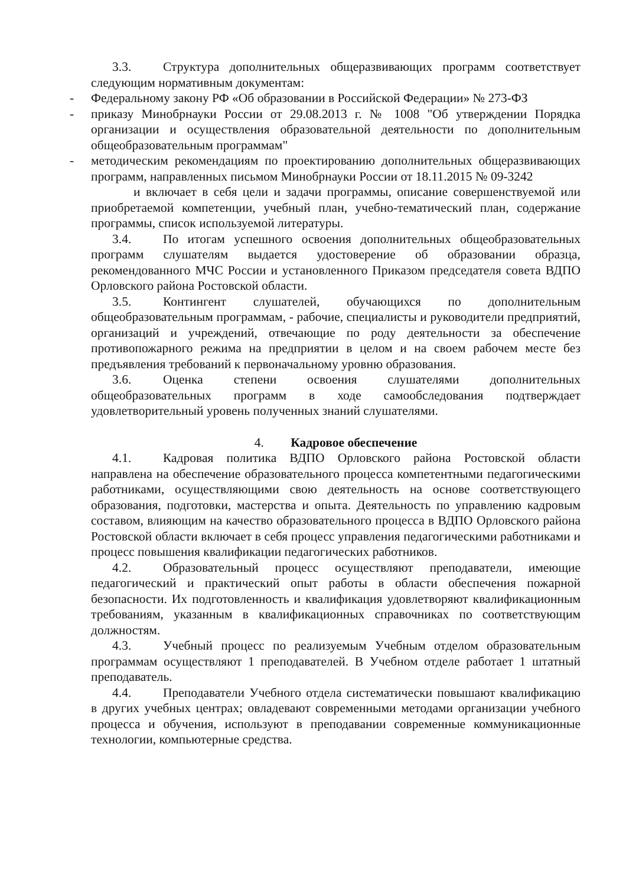3.3. Структура дополнительных общеразвивающих программ соответствует следующим нормативным документам:
- Федеральному закону РФ «Об образовании в Российской Федерации» № 273-ФЗ
- приказу Минобрнауки России от 29.08.2013 г. № 1008 "Об утверждении Порядка организации и осуществления образовательной деятельности по дополнительным общеобразовательным программам"
- методическим рекомендациям по проектированию дополнительных общеразвивающих программ, направленных письмом Минобрнауки России от 18.11.2015 № 09-3242
и включает в себя цели и задачи программы, описание совершенствуемой или приобретаемой компетенции, учебный план, учебно-тематический план, содержание программы, список используемой литературы.
3.4. По итогам успешного освоения дополнительных общеобразовательных программ слушателям выдается удостоверение об образовании образца, рекомендованного МЧС России и установленного Приказом председателя совета ВДПО Орловского района Ростовской области.
3.5. Контингент слушателей, обучающихся по дополнительным общеобразовательным программам, - рабочие, специалисты и руководители предприятий, организаций и учреждений, отвечающие по роду деятельности за обеспечение противопожарного режима на предприятии в целом и на своем рабочем месте без предъявления требований к первоначальному уровню образования.
3.6. Оценка степени освоения слушателями дополнительных общеобразовательных программ в ходе самообследования подтверждает удовлетворительный уровень полученных знаний слушателями.
4. Кадровое обеспечение
4.1. Кадровая политика ВДПО Орловского района Ростовской области направлена на обеспечение образовательного процесса компетентными педагогическими работниками, осуществляющими свою деятельность на основе соответствующего образования, подготовки, мастерства и опыта. Деятельность по управлению кадровым составом, влияющим на качество образовательного процесса в ВДПО Орловского района Ростовской области включает в себя процесс управления педагогическими работниками и процесс повышения квалификации педагогических работников.
4.2. Образовательный процесс осуществляют преподаватели, имеющие педагогический и практический опыт работы в области обеспечения пожарной безопасности. Их подготовленность и квалификация удовлетворяют квалификационным требованиям, указанным в квалификационных справочниках по соответствующим должностям.
4.3. Учебный процесс по реализуемым Учебным отделом образовательным программам осуществляют 1 преподавателей. В Учебном отделе работает 1 штатный преподаватель.
4.4. Преподаватели Учебного отдела систематически повышают квалификацию в других учебных центрах; овладевают современными методами организации учебного процесса и обучения, используют в преподавании современные коммуникационные технологии, компьютерные средства.